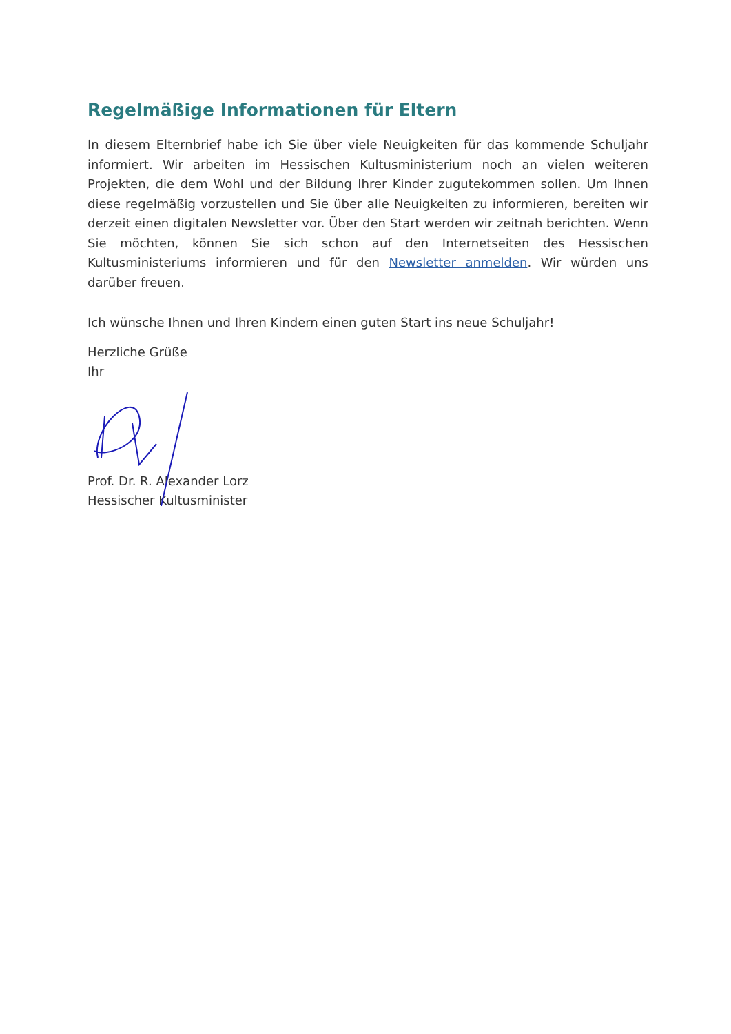Regelmäßige Informationen für Eltern
In diesem Elternbrief habe ich Sie über viele Neuigkeiten für das kommende Schuljahr informiert. Wir arbeiten im Hessischen Kultusministerium noch an vielen weiteren Projekten, die dem Wohl und der Bildung Ihrer Kinder zugutekommen sollen. Um Ihnen diese regelmäßig vorzustellen und Sie über alle Neuigkeiten zu informieren, bereiten wir derzeit einen digitalen Newsletter vor. Über den Start werden wir zeitnah berichten. Wenn Sie möchten, können Sie sich schon auf den Internetseiten des Hessischen Kultusministeriums informieren und für den Newsletter anmelden. Wir würden uns darüber freuen.
Ich wünsche Ihnen und Ihren Kindern einen guten Start ins neue Schuljahr!
Herzliche Grüße
Ihr
Prof. Dr. R. Alexander Lorz
Hessischer Kultusminister